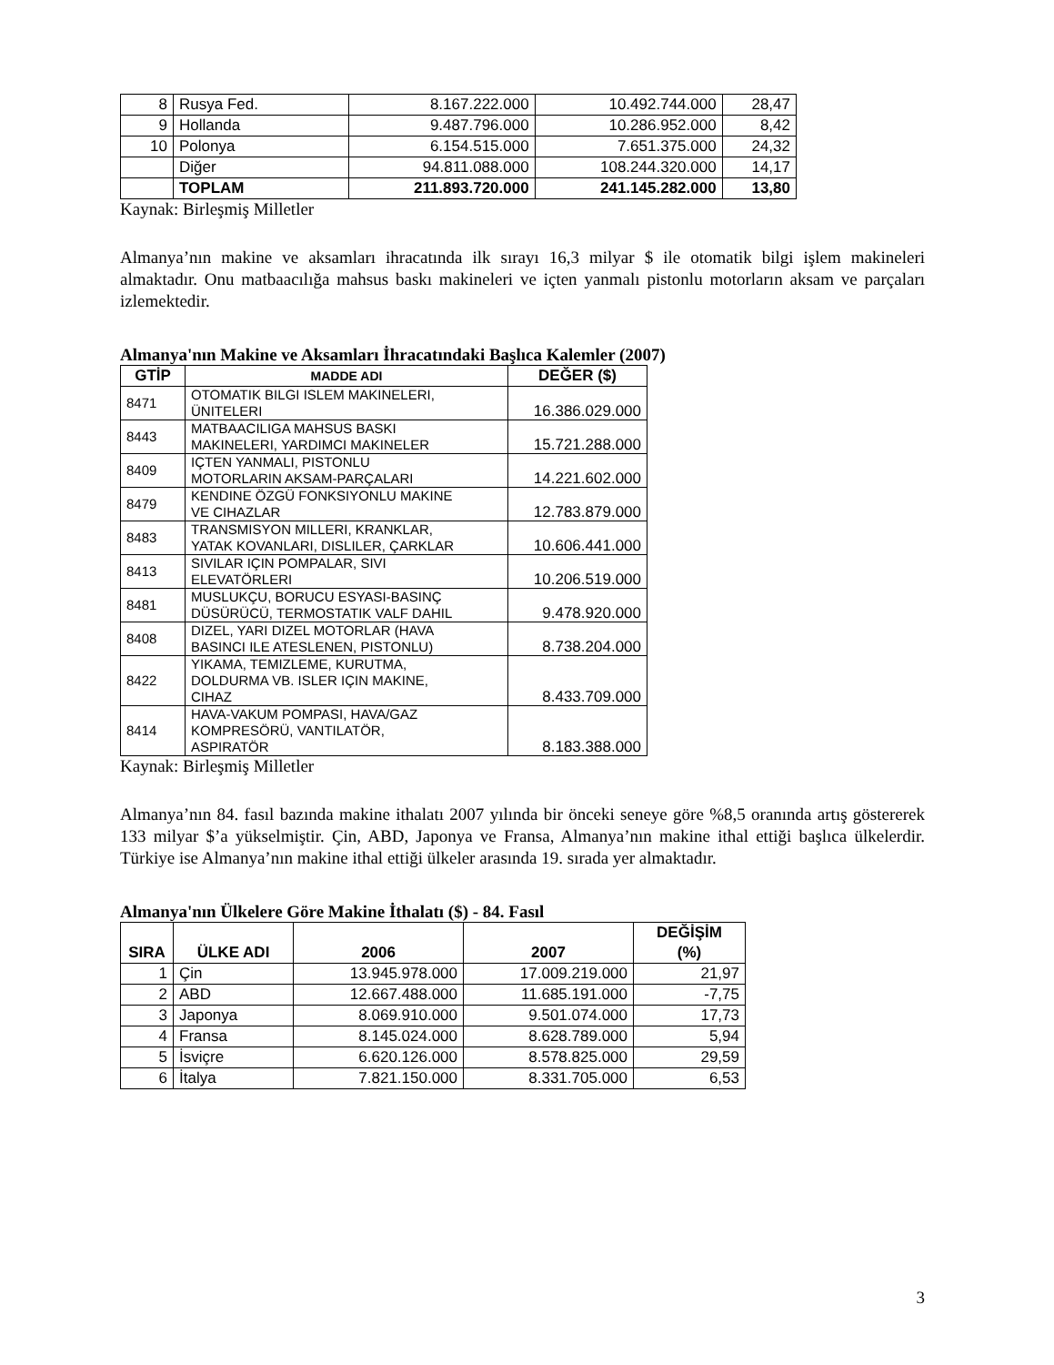| 8 | Rusya Fed. | 8.167.222.000 | 10.492.744.000 | 28,47 |
| 9 | Hollanda | 9.487.796.000 | 10.286.952.000 | 8,42 |
| 10 | Polonya | 6.154.515.000 | 7.651.375.000 | 24,32 |
| | Diğer | 94.811.088.000 | 108.244.320.000 | 14,17 |
| | TOPLAM | 211.893.720.000 | 241.145.282.000 | 13,80 |
Kaynak: Birleşmiş Milletler
Almanya’nın makine ve aksamları ihracatında ilk sırayı 16,3 milyar $ ile otomatik bilgi işlem makineleri almaktadır. Onu matbaacılığa mahsus baskı makineleri ve içten yanmalı pistonlu motorların aksam ve parçaları izlemektedir.
Almanya'nın Makine ve Aksamları İhracatındaki Başlıca Kalemler (2007)
| GTİP | MADDE ADI | DEĞER ($) |
| --- | --- | --- |
| 8471 | OTOMATIK BILGI ISLEM MAKINELERI, ÜNITELERI | 16.386.029.000 |
| 8443 | MATBAACILIGA MAHSUS BASKI MAKINELERI, YARDIMCI MAKINELER | 15.721.288.000 |
| 8409 | IÇTEN YANMALI, PISTONLU MOTORLARIN AKSAM-PARÇALARI | 14.221.602.000 |
| 8479 | KENDINE ÖZGÜ FONKSIYONLU MAKINE VE CIHAZLAR | 12.783.879.000 |
| 8483 | TRANSMISYON MILLERI, KRANKLAR, YATAK KOVANLARI, DISLILER, ÇARKLAR | 10.606.441.000 |
| 8413 | SIVILAR IÇIN POMPALAR, SIVI ELEVATÖRLERI | 10.206.519.000 |
| 8481 | MUSLUKÇU, BORUCU ESYASI-BASINÇ DÜSÜRÜCÜ, TERMOSTATIK VALF DAHIL | 9.478.920.000 |
| 8408 | DIZEL, YARI DIZEL MOTORLAR (HAVA BASINCI ILE ATESLENEN, PISTONLU) | 8.738.204.000 |
| 8422 | YIKAMA, TEMIZLEME, KURUTMA, DOLDURMA VB. ISLER IÇIN MAKINE, CIHAZ | 8.433.709.000 |
| 8414 | HAVA-VAKUM POMPASI, HAVA/GAZ KOMPRESÖRÜ, VANTILATÖR, ASPIRATÖR | 8.183.388.000 |
Kaynak: Birleşmiş Milletler
Almanya’nın 84. fasıl bazında makine ithalatı 2007 yılında bir önceki seneye göre %8,5 oranında artış göstererek 133 milyar $’a yükselmiştir. Çin, ABD, Japonya ve Fransa, Almanya’nın makine ithal ettiği başlıca ülkelerdir. Türkiye ise Almanya’nın makine ithal ettiği ülkeler arasında 19. sırada yer almaktadır.
Almanya'nın Ülkelere Göre Makine İthalatı ($) - 84. Fasıl
| SIRA | ÜLKE ADI | 2006 | 2007 | DEĞİŞİM (%) |
| --- | --- | --- | --- | --- |
| 1 | Çin | 13.945.978.000 | 17.009.219.000 | 21,97 |
| 2 | ABD | 12.667.488.000 | 11.685.191.000 | -7,75 |
| 3 | Japonya | 8.069.910.000 | 9.501.074.000 | 17,73 |
| 4 | Fransa | 8.145.024.000 | 8.628.789.000 | 5,94 |
| 5 | İsviçre | 6.620.126.000 | 8.578.825.000 | 29,59 |
| 6 | İtalya | 7.821.150.000 | 8.331.705.000 | 6,53 |
3